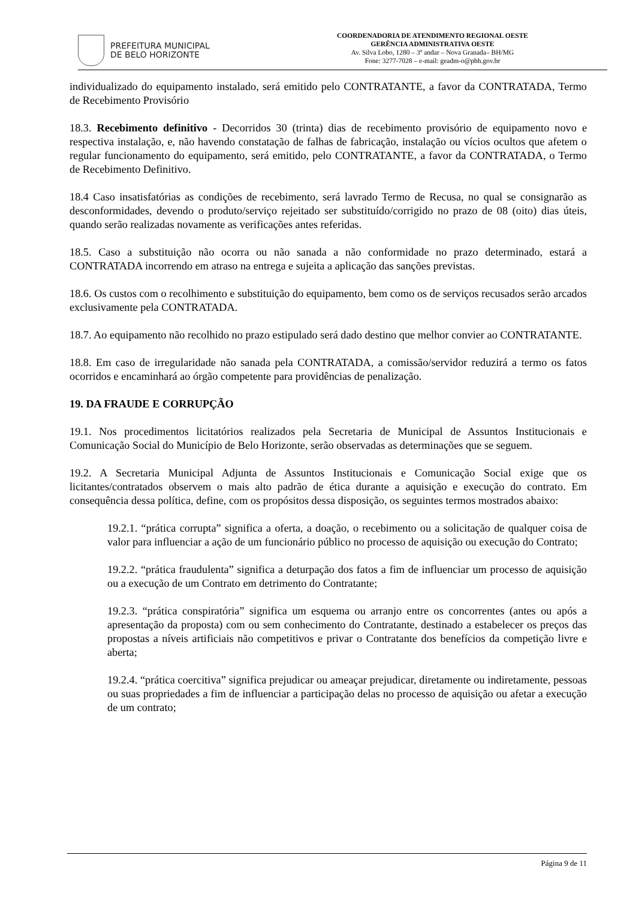PREFEITURA MUNICIPAL
DE BELO HORIZONTE
COORDENADORIA DE ATENDIMENTO REGIONAL OESTE
GERÊNCIA ADMINISTRATIVA OESTE
Av. Silva Lobo, 1280 – 3º andar – Nova Granada– BH/MG
Fone: 3277-7028 – e-mail: geadm-o@pbh.gov.br
individualizado do equipamento instalado, será emitido pelo CONTRATANTE, a favor da CONTRATADA, Termo de Recebimento Provisório
18.3. Recebimento definitivo - Decorridos 30 (trinta) dias de recebimento provisório de equipamento novo e respectiva instalação, e, não havendo constatação de falhas de fabricação, instalação ou vícios ocultos que afetem o regular funcionamento do equipamento, será emitido, pelo CONTRATANTE, a favor da CONTRATADA, o Termo de Recebimento Definitivo.
18.4 Caso insatisfatórias as condições de recebimento, será lavrado Termo de Recusa, no qual se consignarão as desconformidades, devendo o produto/serviço rejeitado ser substituído/corrigido no prazo de 08 (oito) dias úteis, quando serão realizadas novamente as verificações antes referidas.
18.5. Caso a substituição não ocorra ou não sanada a não conformidade no prazo determinado, estará a CONTRATADA incorrendo em atraso na entrega e sujeita a aplicação das sanções previstas.
18.6. Os custos com o recolhimento e substituição do equipamento, bem como os de serviços recusados serão arcados exclusivamente pela CONTRATADA.
18.7. Ao equipamento não recolhido no prazo estipulado será dado destino que melhor convier ao CONTRATANTE.
18.8. Em caso de irregularidade não sanada pela CONTRATADA, a comissão/servidor reduzirá a termo os fatos ocorridos e encaminhará ao órgão competente para providências de penalização.
19. DA FRAUDE E CORRUPÇÃO
19.1. Nos procedimentos licitatórios realizados pela Secretaria de Municipal de Assuntos Institucionais e Comunicação Social do Município de Belo Horizonte, serão observadas as determinações que se seguem.
19.2. A Secretaria Municipal Adjunta de Assuntos Institucionais e Comunicação Social exige que os licitantes/contratados observem o mais alto padrão de ética durante a aquisição e execução do contrato. Em consequência dessa política, define, com os propósitos dessa disposição, os seguintes termos mostrados abaixo:
19.2.1. “prática corrupta” significa a oferta, a doação, o recebimento ou a solicitação de qualquer coisa de valor para influenciar a ação de um funcionário público no processo de aquisição ou execução do Contrato;
19.2.2. “prática fraudulenta” significa a deturpação dos fatos a fim de influenciar um processo de aquisição ou a execução de um Contrato em detrimento do Contratante;
19.2.3. “prática conspiratória” significa um esquema ou arranjo entre os concorrentes (antes ou após a apresentação da proposta) com ou sem conhecimento do Contratante, destinado a estabelecer os preços das propostas a níveis artificiais não competitivos e privar o Contratante dos benefícios da competição livre e aberta;
19.2.4. “prática coercitiva” significa prejudicar ou ameaçar prejudicar, diretamente ou indiretamente, pessoas ou suas propriedades a fim de influenciar a participação delas no processo de aquisição ou afetar a execução de um contrato;
Página 9 de 11